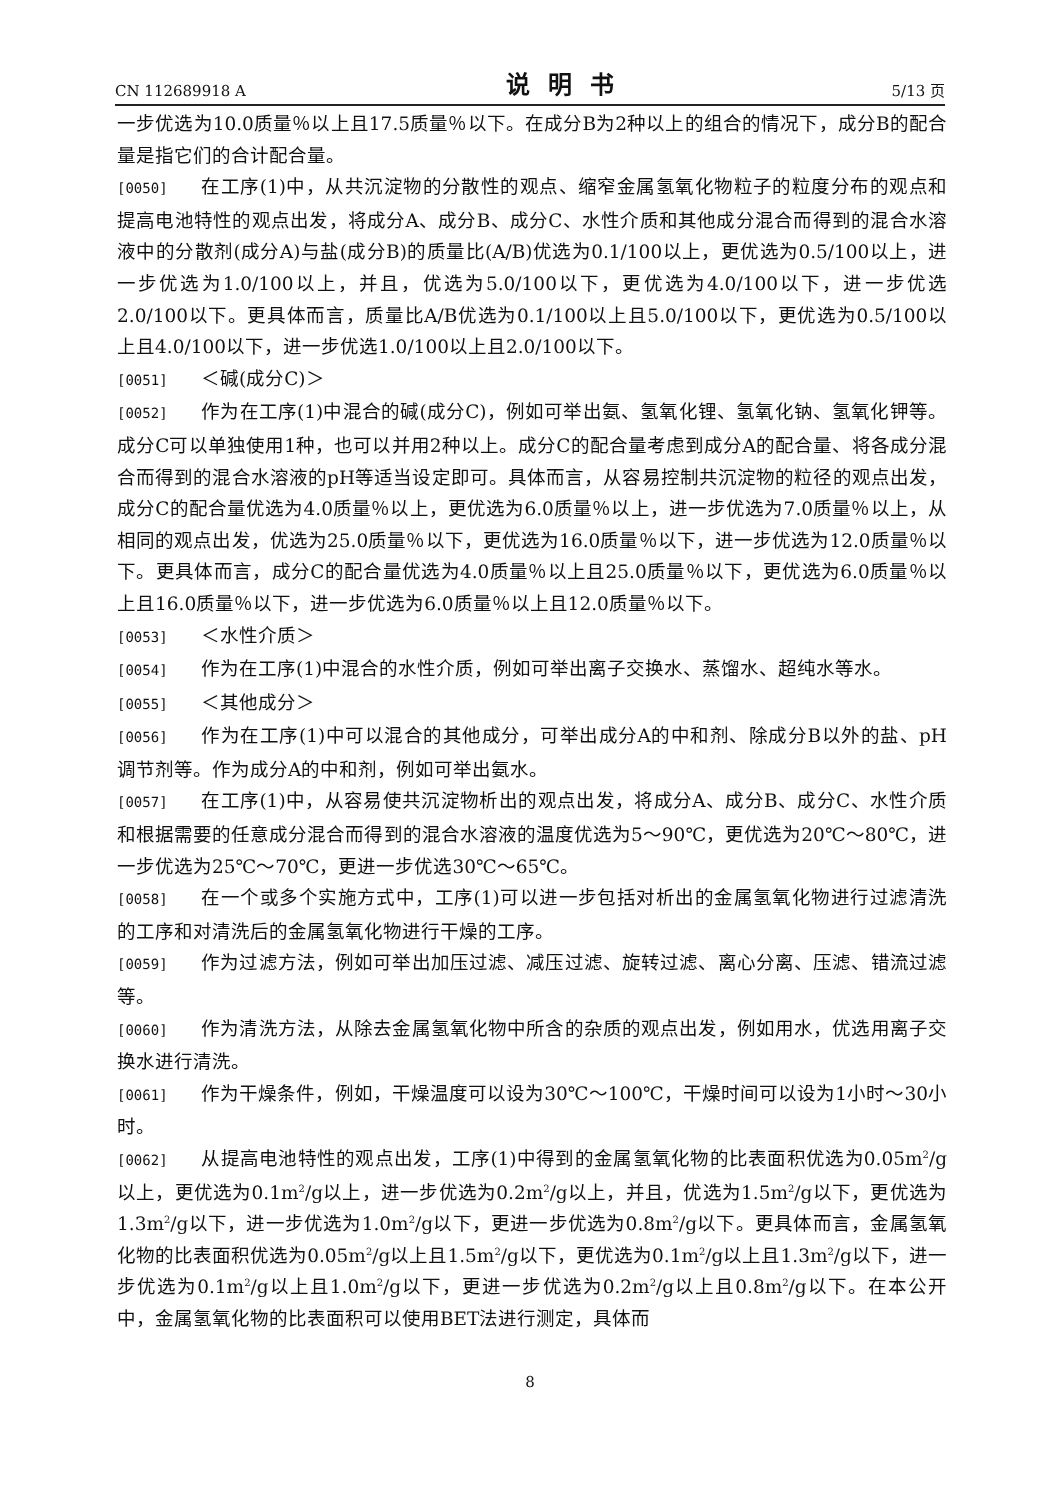CN 112689918 A 说明书 5/13 页
一步优选为10.0质量％以上且17.5质量％以下。在成分B为2种以上的组合的情况下，成分B的配合量是指它们的合计配合量。
[0050] 在工序(1)中，从共沉淀物的分散性的观点、缩窄金属氢氧化物粒子的粒度分布的观点和提高电池特性的观点出发，将成分A、成分B、成分C、水性介质和其他成分混合而得到的混合水溶液中的分散剂(成分A)与盐(成分B)的质量比(A/B)优选为0.1/100以上，更优选为0.5/100以上，进一步优选为1.0/100以上，并且，优选为5.0/100以下，更优选为4.0/100以下，进一步优选2.0/100以下。更具体而言，质量比A/B优选为0.1/100以上且5.0/100以下，更优选为0.5/100以上且4.0/100以下，进一步优选1.0/100以上且2.0/100以下。
[0051] ＜碱(成分C)＞
[0052] 作为在工序(1)中混合的碱(成分C)，例如可举出氨、氢氧化锂、氢氧化钠、氢氧化钾等。成分C可以单独使用1种，也可以并用2种以上。成分C的配合量考虑到成分A的配合量、将各成分混合而得到的混合水溶液的pH等适当设定即可。具体而言，从容易控制共沉淀物的粒径的观点出发，成分C的配合量优选为4.0质量％以上，更优选为6.0质量％以上，进一步优选为7.0质量％以上，从相同的观点出发，优选为25.0质量％以下，更优选为16.0质量％以下，进一步优选为12.0质量％以下。更具体而言，成分C的配合量优选为4.0质量％以上且25.0质量％以下，更优选为6.0质量％以上且16.0质量％以下，进一步优选为6.0质量％以上且12.0质量％以下。
[0053] ＜水性介质＞
[0054] 作为在工序(1)中混合的水性介质，例如可举出离子交换水、蒸馏水、超纯水等水。
[0055] ＜其他成分＞
[0056] 作为在工序(1)中可以混合的其他成分，可举出成分A的中和剂、除成分B以外的盐、pH调节剂等。作为成分A的中和剂，例如可举出氨水。
[0057] 在工序(1)中，从容易使共沉淀物析出的观点出发，将成分A、成分B、成分C、水性介质和根据需要的任意成分混合而得到的混合水溶液的温度优选为5～90℃，更优选为20℃～80℃，进一步优选为25℃～70℃，更进一步优选30℃～65℃。
[0058] 在一个或多个实施方式中，工序(1)可以进一步包括对析出的金属氢氧化物进行过滤清洗的工序和对清洗后的金属氢氧化物进行干燥的工序。
[0059] 作为过滤方法，例如可举出加压过滤、减压过滤、旋转过滤、离心分离、压滤、错流过滤等。
[0060] 作为清洗方法，从除去金属氢氧化物中所含的杂质的观点出发，例如用水，优选用离子交换水进行清洗。
[0061] 作为干燥条件，例如，干燥温度可以设为30℃～100℃，干燥时间可以设为1小时～30小时。
[0062] 从提高电池特性的观点出发，工序(1)中得到的金属氢氧化物的比表面积优选为0.05m<sup>2</sup>/g以上，更优选为0.1m<sup>2</sup>/g以上，进一步优选为0.2m<sup>2</sup>/g以上，并且，优选为1.5m<sup>2</sup>/g以下，更优选为1.3m<sup>2</sup>/g以下，进一步优选为1.0m<sup>2</sup>/g以下，更进一步优选为0.8m<sup>2</sup>/g以下。更具体而言，金属氢氧化物的比表面积优选为0.05m<sup>2</sup>/g以上且1.5m<sup>2</sup>/g以下，更优选为0.1m<sup>2</sup>/g以上且1.3m<sup>2</sup>/g以下，进一步优选为0.1m<sup>2</sup>/g以上且1.0m<sup>2</sup>/g以下，更进一步优选为0.2m<sup>2</sup>/g以上且0.8m<sup>2</sup>/g以下。在本公开中，金属氢氧化物的比表面积可以使用BET法进行测定，具体而
8